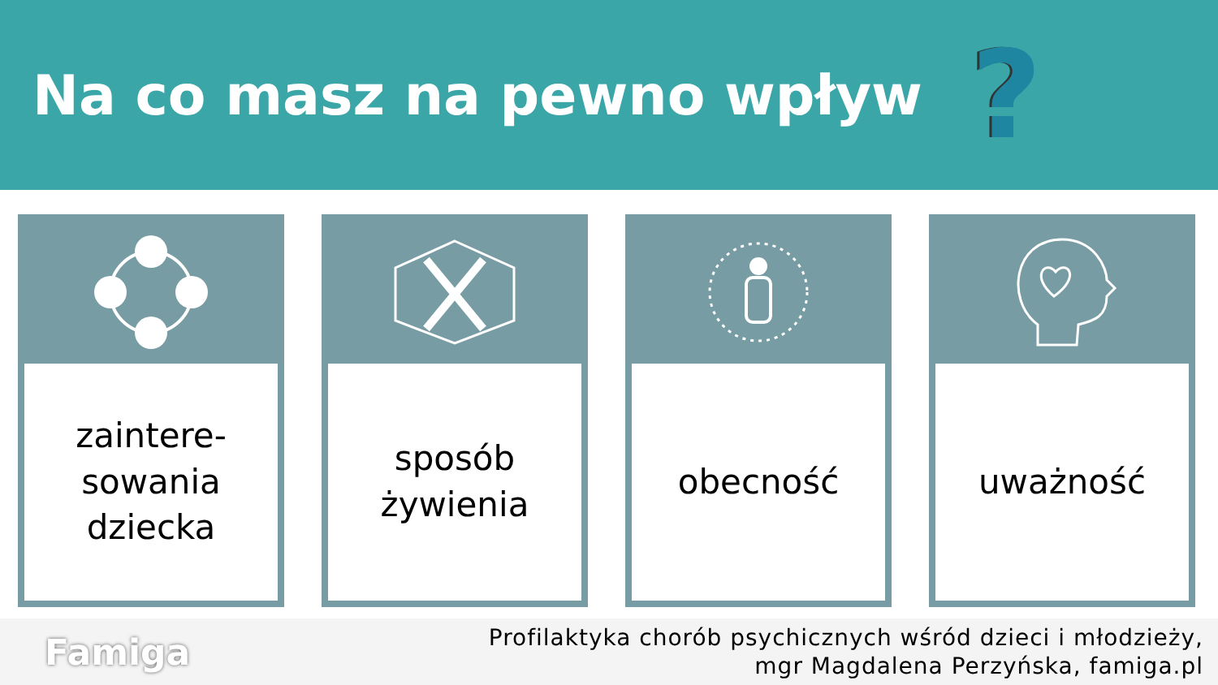Na co masz na pewno wpływ
?
zaintere-
sowania
dziecka
sposób
żywienia
obecność uważność
Famiga
Profilaktyka chorób psychicznych wśród dzieci i młodzieży,
mgr Magdalena Perzyńska, famiga.pl